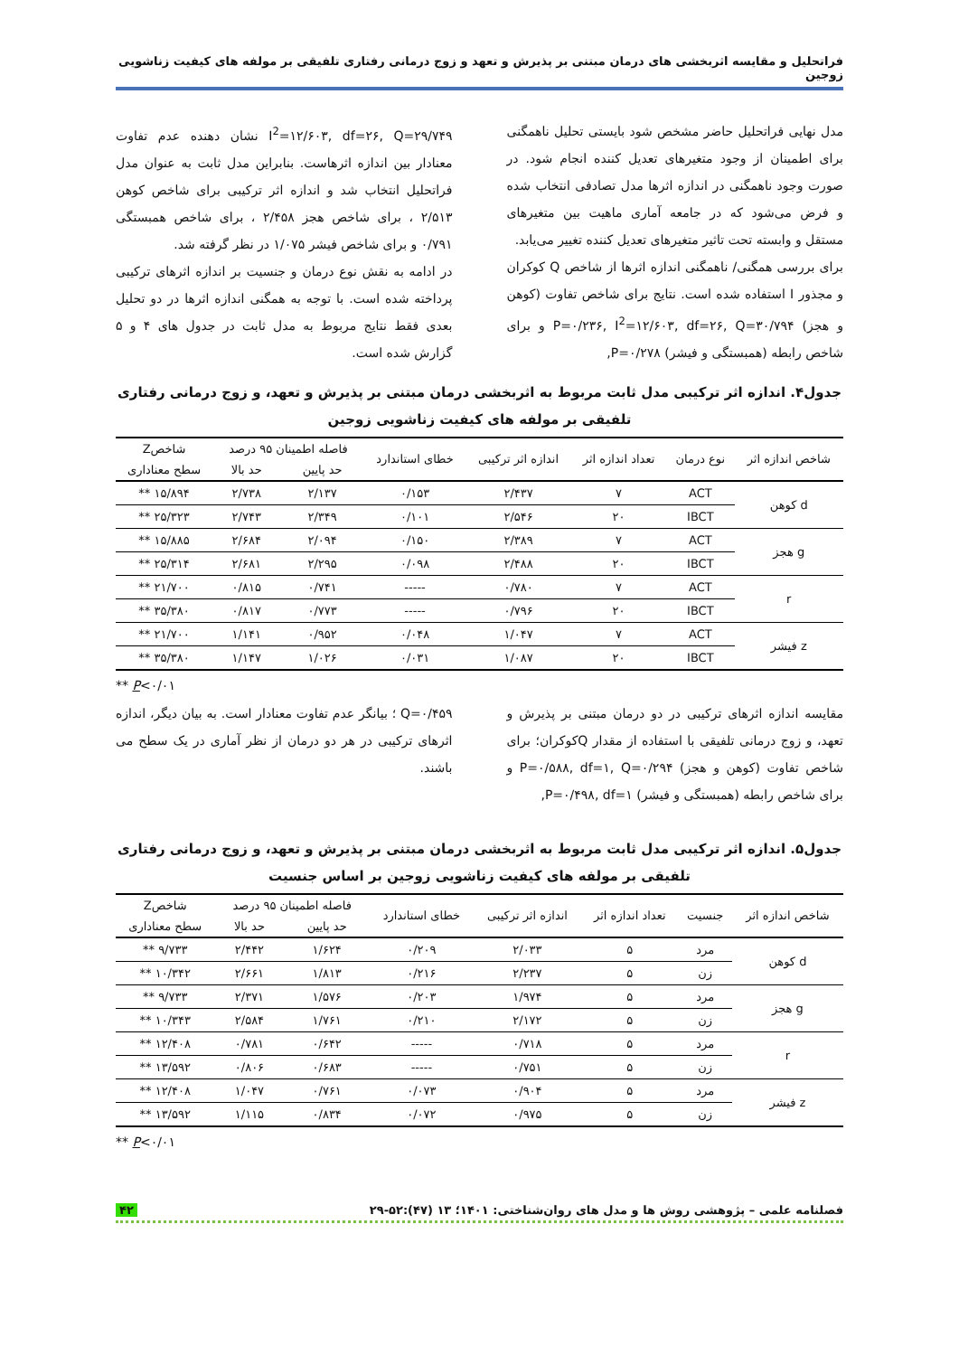فراتحلیل و مقایسه اثربخشی های درمان مبتنی بر پذیرش و تعهد و زوج درمانی رفتاری تلفیقی بر مولفه های کیفیت زناشویی زوجین
مدل نهایی فراتحلیل حاضر مشخص شود بایستی تحلیل ناهمگنی برای اطمینان از وجود متغیرهای تعدیل کننده انجام شود. در صورت وجود ناهمگنی در اندازه اثرها مدل تصادفی انتخاب شده و فرض می‌شود که در جامعه آماری ماهیت بین متغیرهای مستقل و وابسته تحت تاثیر متغیرهای تعدیل کننده تغییر می‌یابد.
برای بررسی همگنی/ ناهمگنی اندازه اثرها از شاخص Q کوکران و مجذور I استفاده شده است. نتایج برای شاخص تفاوت (کوهن و هجز) P=۰/۲۳۶, I<sup>2</sup>=۱۲/۶۰۳, df=۲۶, Q=۳۰/۷۹۴ و برای شاخص رابطه (همبستگی و فیشر) P=۰/۲۷۸,
I<sup>2</sup>=۱۲/۶۰۳, df=۲۶, Q=۲۹/۷۴۹ نشان دهنده عدم تفاوت معنادار بین اندازه اثرهاست. بنابراین مدل ثابت به عنوان مدل فراتحلیل انتخاب شد و اندازه اثر ترکیبی برای شاخص کوهن ۲/۵۱۳ ، برای شاخص هجز ۲/۴۵۸ ، برای شاخص همبستگی ۰/۷۹۱ و برای شاخص فیشر ۱/۰۷۵ در نظر گرفته شد.
در ادامه به نقش نوع درمان و جنسیت بر اندازه اثرهای ترکیبی پرداخته شده است. با توجه به همگنی اندازه اثرها در دو تحلیل بعدی فقط نتایج مربوط به مدل ثابت در جدول های ۴ و ۵ گزارش شده است.
جدول۴. اندازه اثر ترکیبی مدل ثابت مربوط به اثربخشی درمان مبتنی بر پذیرش و تعهد، و زوج درمانی رفتاری تلفیقی بر مولفه های کیفیت زناشویی زوجین
| شاخص اندازه اثر | نوع درمان | تعداد اندازه اثر | اندازه اثر ترکیبی | خطای استاندارد | فاصله اطمینان ۹۵ درصد | | شاخصZ |
| --- | --- | --- | --- | --- | --- | --- | --- |
| | | | | | حد پایین | حد بالا | سطح معناداری |
| d کوهن | ACT | ۷ | ۲/۴۳۷ | ۰/۱۵۳ | ۲/۱۳۷ | ۲/۷۳۸ | ۱۵/۸۹۴ ** |
| | IBCT | ۲۰ | ۲/۵۴۶ | ۰/۱۰۱ | ۲/۳۴۹ | ۲/۷۴۳ | ۲۵/۳۲۳ ** |
| g هجز | ACT | ۷ | ۲/۳۸۹ | ۰/۱۵۰ | ۲/۰۹۴ | ۲/۶۸۴ | ۱۵/۸۸۵ ** |
| | IBCT | ۲۰ | ۲/۴۸۸ | ۰/۰۹۸ | ۲/۲۹۵ | ۲/۶۸۱ | ۲۵/۳۱۴ ** |
| r | ACT | ۷ | ۰/۷۸۰ | ----- | ۰/۷۴۱ | ۰/۸۱۵ | ۲۱/۷۰۰ ** |
| | IBCT | ۲۰ | ۰/۷۹۶ | ----- | ۰/۷۷۳ | ۰/۸۱۷ | ۳۵/۳۸۰ ** |
| z فیشر | ACT | ۷ | ۱/۰۴۷ | ۰/۰۴۸ | ۰/۹۵۲ | ۱/۱۴۱ | ۲۱/۷۰۰ ** |
| | IBCT | ۲۰ | ۱/۰۸۷ | ۰/۰۳۱ | ۱/۰۲۶ | ۱/۱۴۷ | ۳۵/۳۸۰ ** |
** P<۰/۰۱
مقایسه اندازه اثرهای ترکیبی در دو درمان مبتنی بر پذیرش و تعهد، و زوج درمانی تلفیقی با استفاده از مقدار Qکوکران؛ برای شاخص تفاوت (کوهن و هجز) P=۰/۵۸۸, df=۱, Q=۰/۲۹۴ و برای شاخص رابطه (همبستگی و فیشر) P=۰/۴۹۸, df=۱,
Q=۰/۴۵۹ ؛ بیانگر عدم تفاوت معنادار است. به بیان دیگر، اندازه اثرهای ترکیبی در هر دو درمان از نظر آماری در یک سطح می باشند.
جدول۵. اندازه اثر ترکیبی مدل ثابت مربوط به اثربخشی درمان مبتنی بر پذیرش و تعهد، و زوج درمانی رفتاری تلفیقی بر مولفه های کیفیت زناشویی زوجین بر اساس جنسیت
| شاخص اندازه اثر | جنسیت | تعداد اندازه اثر | اندازه اثر ترکیبی | خطای استاندارد | فاصله اطمینان ۹۵ درصد | | شاخصZ |
| --- | --- | --- | --- | --- | --- | --- | --- |
| | | | | | حد پایین | حد بالا | سطح معناداری |
| d کوهن | مرد | ۵ | ۲/۰۳۳ | ۰/۲۰۹ | ۱/۶۲۴ | ۲/۴۴۲ | ۹/۷۳۳ ** |
| | زن | ۵ | ۲/۲۳۷ | ۰/۲۱۶ | ۱/۸۱۳ | ۲/۶۶۱ | ۱۰/۳۴۲ ** |
| g هجز | مرد | ۵ | ۱/۹۷۴ | ۰/۲۰۳ | ۱/۵۷۶ | ۲/۳۷۱ | ۹/۷۳۳ ** |
| | زن | ۵ | ۲/۱۷۲ | ۰/۲۱۰ | ۱/۷۶۱ | ۲/۵۸۴ | ۱۰/۳۴۳ ** |
| r | مرد | ۵ | ۰/۷۱۸ | ----- | ۰/۶۴۲ | ۰/۷۸۱ | ۱۲/۴۰۸ ** |
| | زن | ۵ | ۰/۷۵۱ | ----- | ۰/۶۸۳ | ۰/۸۰۶ | ۱۳/۵۹۲ ** |
| z فیشر | مرد | ۵ | ۰/۹۰۴ | ۰/۰۷۳ | ۰/۷۶۱ | ۱/۰۴۷ | ۱۲/۴۰۸ ** |
| | زن | ۵ | ۰/۹۷۵ | ۰/۰۷۲ | ۰/۸۳۴ | ۱/۱۱۵ | ۱۳/۵۹۲ ** |
** P<۰/۰۱
فصلنامه علمی – پژوهشی روش ها و مدل های روان‌شناختی: ۱۴۰۱؛ ۱۳ (۴۷):۵۲-۲۹ ۴۲